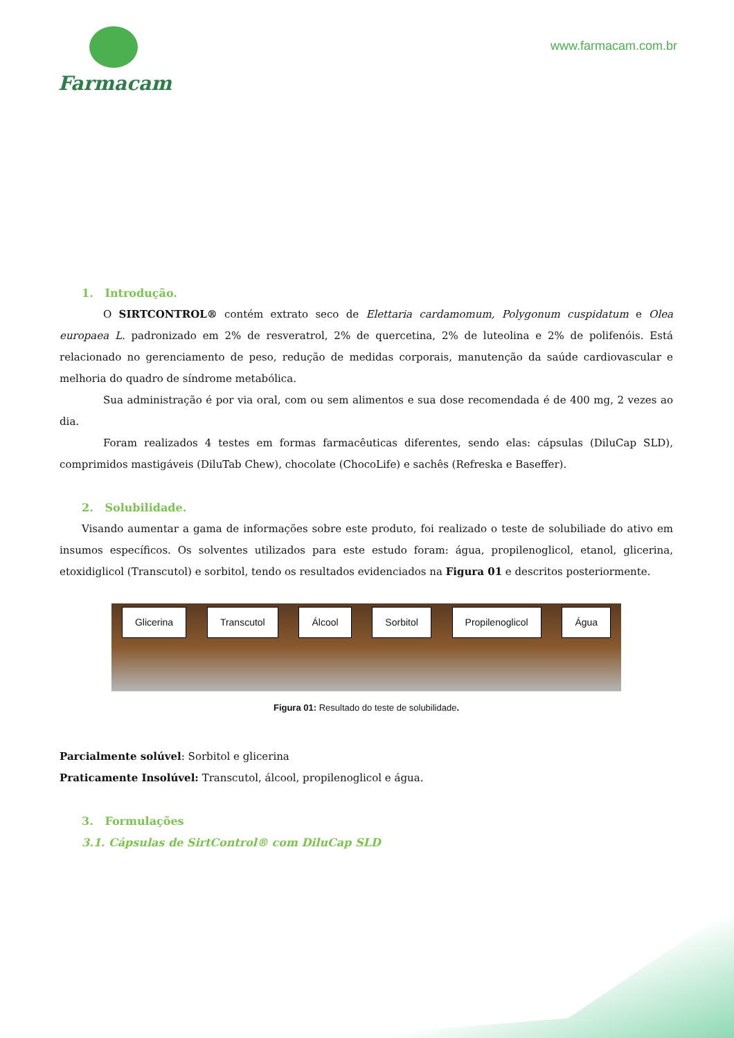Farmacam
www.farmacam.com.br
1. Introdução.
O SIRTCONTROL® contém extrato seco de Elettaria cardamomum, Polygonum cuspidatum e Olea europaea L. padronizado em 2% de resveratrol, 2% de quercetina, 2% de luteolina e 2% de polifenóis. Está relacionado no gerenciamento de peso, redução de medidas corporais, manutenção da saúde cardiovascular e melhoria do quadro de síndrome metabólica.
Sua administração é por via oral, com ou sem alimentos e sua dose recomendada é de 400 mg, 2 vezes ao dia.
Foram realizados 4 testes em formas farmacêuticas diferentes, sendo elas: cápsulas (DiluCap SLD), comprimidos mastigáveis (DiluTab Chew), chocolate (ChocoLife) e sachês (Refreska e Baseffer).
2. Solubilidade.
Visando aumentar a gama de informações sobre este produto, foi realizado o teste de solubiliade do ativo em insumos específicos. Os solventes utilizados para este estudo foram: água, propilenoglicol, etanol, glicerina, etoxidiglicol (Transcutol) e sorbitol, tendo os resultados evidenciados na Figura 01 e descritos posteriormente.
Glicerina Transcutol Álcool Sorbitol Propilenoglicol Água
Figura 01: Resultado do teste de solubilidade.
Parcialmente solúvel: Sorbitol e glicerina
Praticamente Insolúvel: Transcutol, álcool, propilenoglicol e água.
3. Formulações
3.1. Cápsulas de SirtControl® com DiluCap SLD